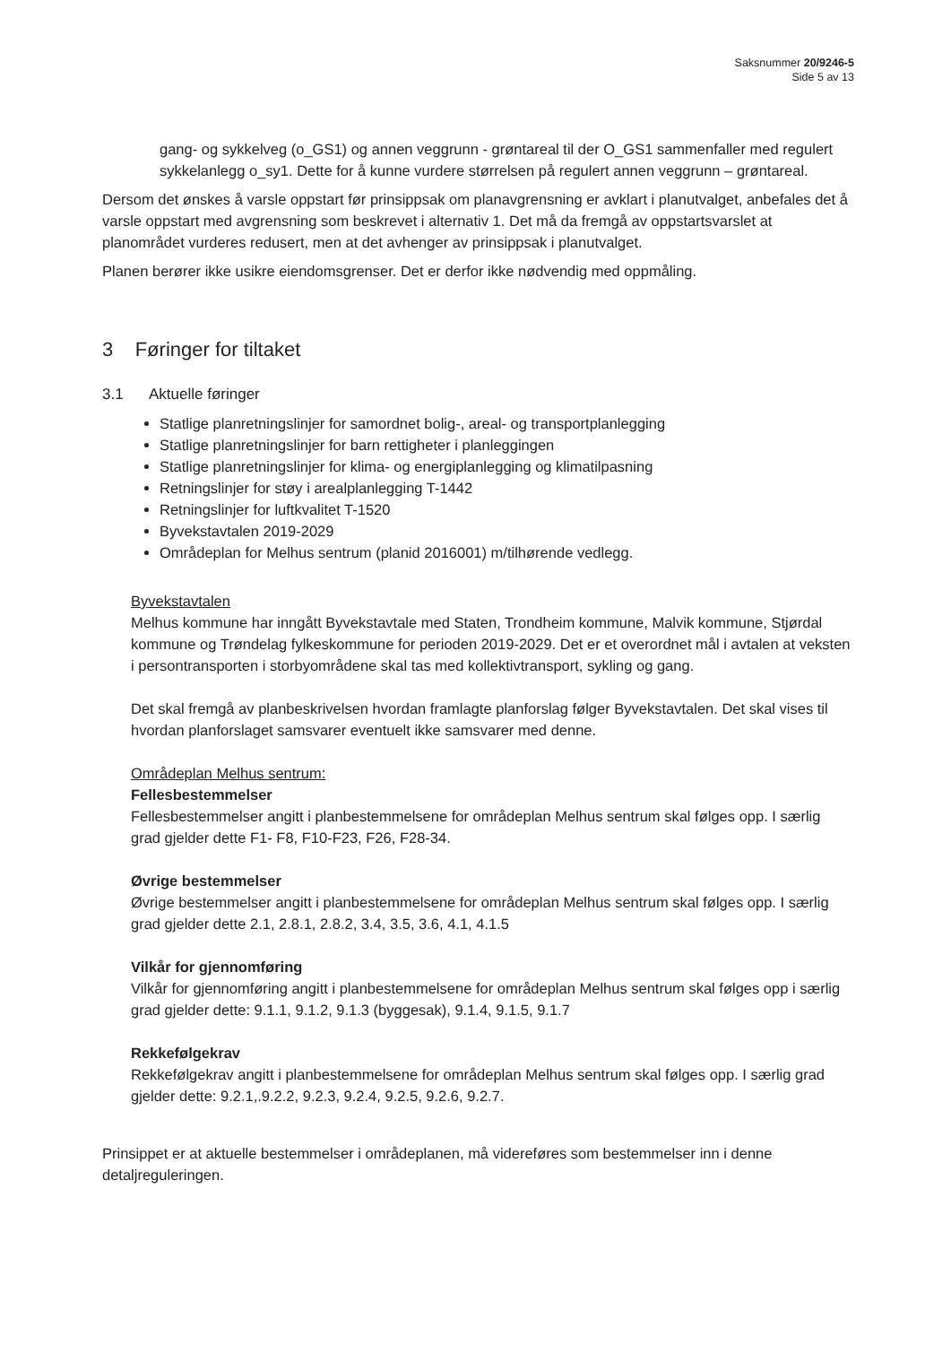Saksnummer 20/9246-5
Side 5 av 13
gang- og sykkelveg (o_GS1) og annen veggrunn - grøntareal til der O_GS1 sammenfaller med regulert sykkelanlegg o_sy1. Dette for å kunne vurdere størrelsen på regulert annen veggrunn – grøntareal.
Dersom det ønskes å varsle oppstart før prinsippsak om planavgrensning er avklart i planutvalget, anbefales det å varsle oppstart med avgrensning som beskrevet i alternativ 1. Det må da fremgå av oppstartsvarslet at planområdet vurderes redusert, men at det avhenger av prinsippsak i planutvalget.
Planen berører ikke usikre eiendomsgrenser. Det er derfor ikke nødvendig med oppmåling.
3 Føringer for tiltaket
3.1 Aktuelle føringer
Statlige planretningslinjer for samordnet bolig-, areal- og transportplanlegging
Statlige planretningslinjer for barn rettigheter i planleggingen
Statlige planretningslinjer for klima- og energiplanlegging og klimatilpasning
Retningslinjer for støy i arealplanlegging T-1442
Retningslinjer for luftkvalitet T-1520
Byvekstavtalen 2019-2029
Områdeplan for Melhus sentrum (planid 2016001) m/tilhørende vedlegg.
Byvekstavtalen
Melhus kommune har inngått Byvekstavtale med Staten, Trondheim kommune, Malvik kommune, Stjørdal kommune og Trøndelag fylkeskommune for perioden 2019-2029. Det er et overordnet mål i avtalen at veksten i persontransporten i storbyområdene skal tas med kollektivtransport, sykling og gang.
Det skal fremgå av planbeskrivelsen hvordan framlagte planforslag følger Byvekstavtalen. Det skal vises til hvordan planforslaget samsvarer eventuelt ikke samsvarer med denne.
Områdeplan Melhus sentrum:
Fellesbestemmelser
Fellesbestemmelser angitt i planbestemmelsene for områdeplan Melhus sentrum skal følges opp. I særlig grad gjelder dette F1- F8, F10-F23, F26, F28-34.
Øvrige bestemmelser
Øvrige bestemmelser angitt i planbestemmelsene for områdeplan Melhus sentrum skal følges opp. I særlig grad gjelder dette 2.1, 2.8.1, 2.8.2, 3.4, 3.5, 3.6, 4.1, 4.1.5
Vilkår for gjennomføring
Vilkår for gjennomføring angitt i planbestemmelsene for områdeplan Melhus sentrum skal følges opp i særlig grad gjelder dette: 9.1.1, 9.1.2, 9.1.3 (byggesak), 9.1.4, 9.1.5, 9.1.7
Rekkefølgekrav
Rekkefølgekrav angitt i planbestemmelsene for områdeplan Melhus sentrum skal følges opp. I særlig grad gjelder dette: 9.2.1,.9.2.2, 9.2.3, 9.2.4, 9.2.5, 9.2.6, 9.2.7.
Prinsippet er at aktuelle bestemmelser i områdeplanen, må videreføres som bestemmelser inn i denne detaljreguleringen.